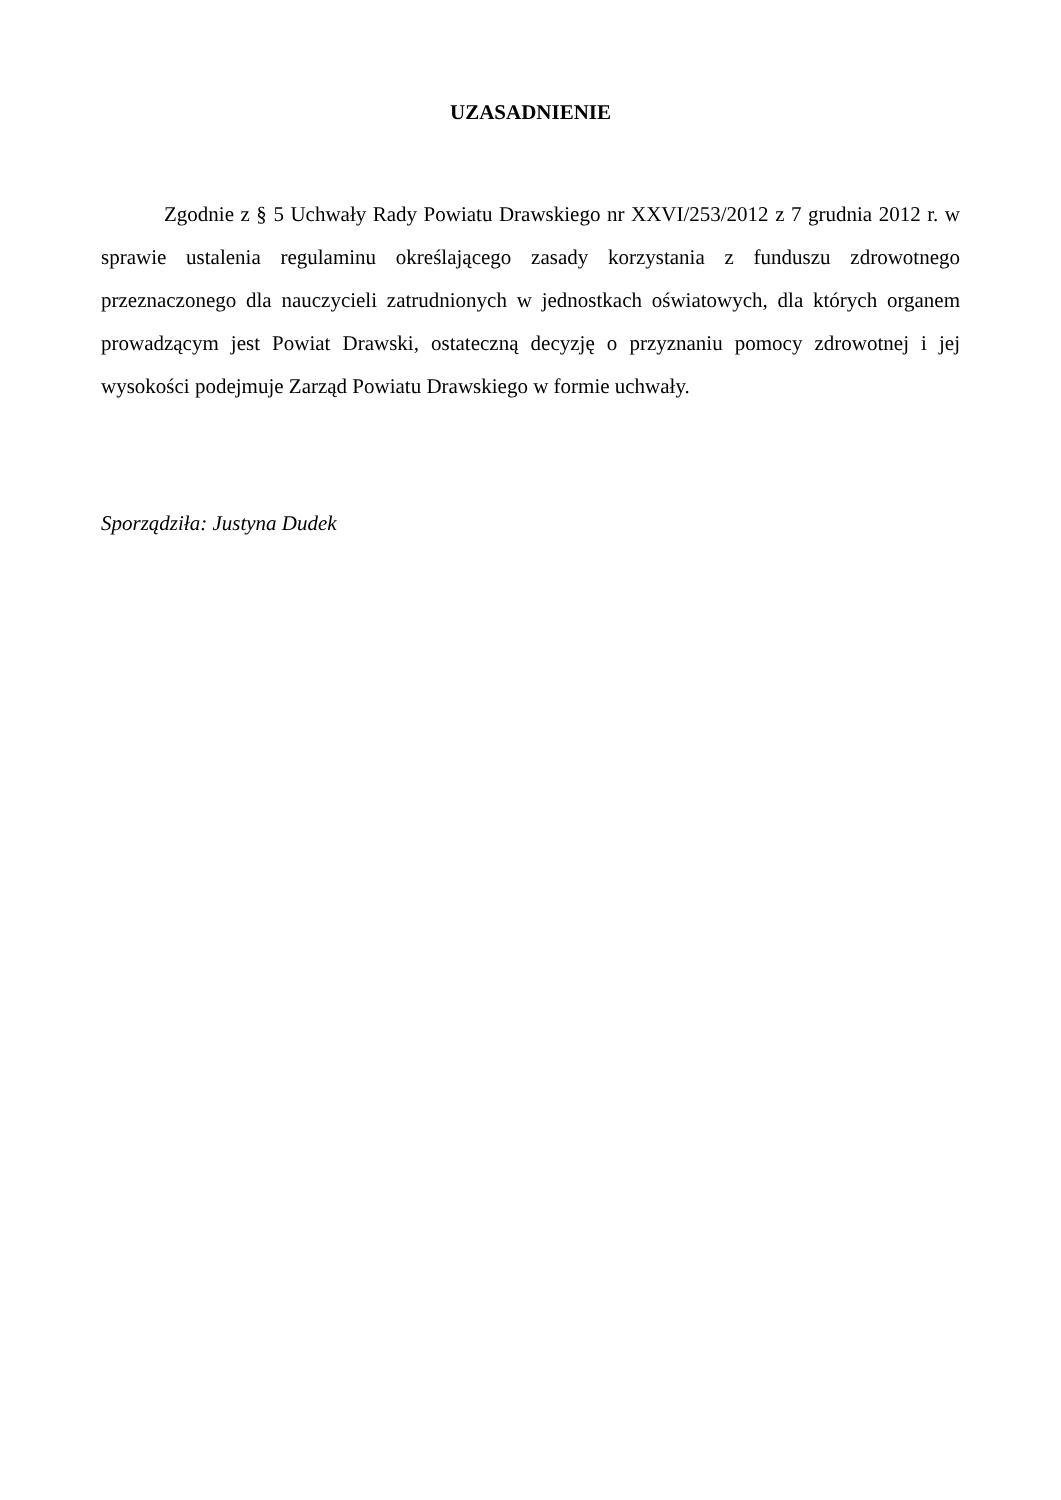UZASADNIENIE
Zgodnie z § 5 Uchwały Rady Powiatu Drawskiego nr XXVI/253/2012 z 7 grudnia 2012 r. w sprawie ustalenia regulaminu określającego zasady korzystania z funduszu zdrowotnego przeznaczonego dla nauczycieli zatrudnionych w jednostkach oświatowych, dla których organem prowadzącym jest Powiat Drawski, ostateczną decyzję o przyznaniu pomocy zdrowotnej i jej wysokości podejmuje Zarząd Powiatu Drawskiego w formie uchwały.
Sporządziła: Justyna Dudek